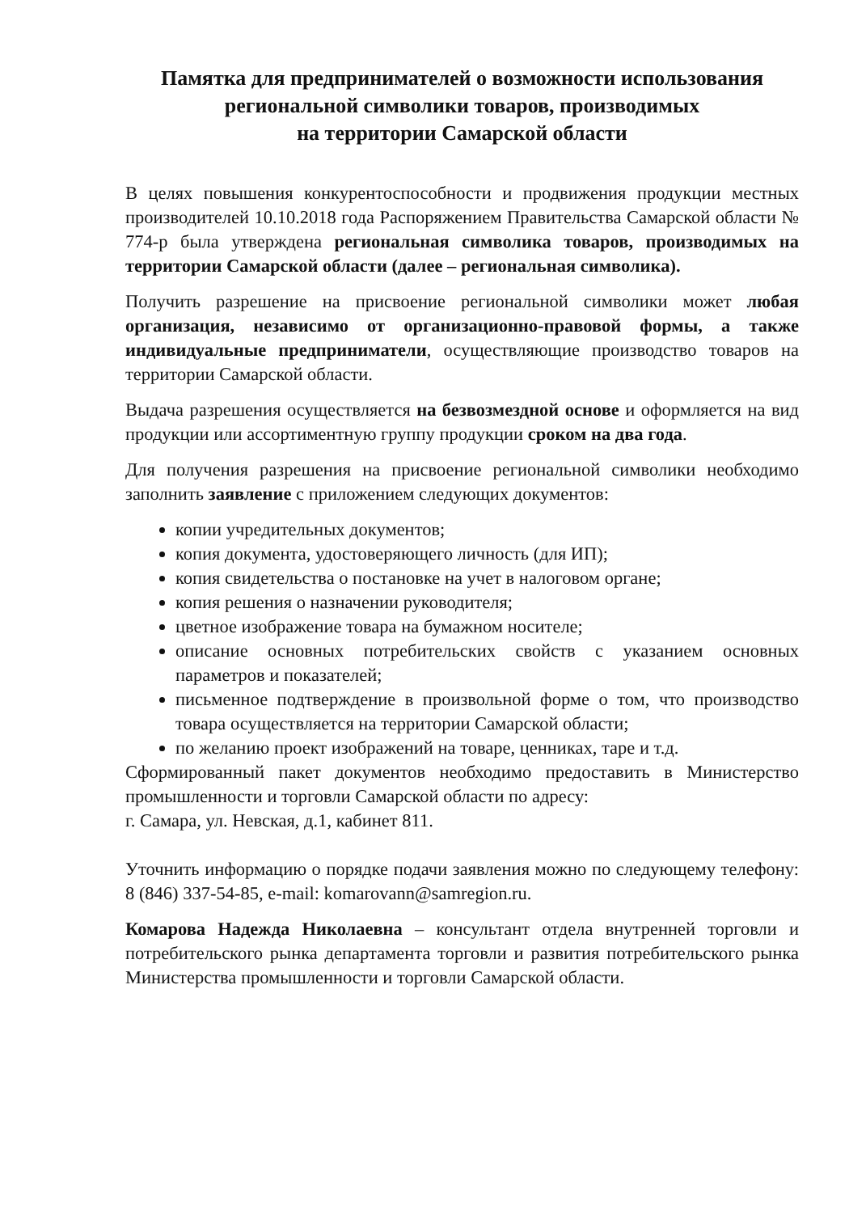Памятка для предпринимателей о возможности использования региональной символики товаров, производимых
на территории Самарской области
В целях повышения конкурентоспособности и продвижения продукции местных производителей 10.10.2018 года Распоряжением Правительства Самарской области № 774-р была утверждена региональная символика товаров, производимых на территории Самарской области (далее – региональная символика).
Получить разрешение на присвоение региональной символики может любая организация, независимо от организационно-правовой формы, а также индивидуальные предприниматели, осуществляющие производство товаров на территории Самарской области.
Выдача разрешения осуществляется на безвозмездной основе и оформляется на вид продукции или ассортиментную группу продукции сроком на два года.
Для получения разрешения на присвоение региональной символики необходимо заполнить заявление с приложением следующих документов:
копии учредительных документов;
копия документа, удостоверяющего личность (для ИП);
копия свидетельства о постановке на учет в налоговом органе;
копия решения о назначении руководителя;
цветное изображение товара на бумажном носителе;
описание основных потребительских свойств с указанием основных параметров и показателей;
письменное подтверждение в произвольной форме о том, что производство товара осуществляется на территории Самарской области;
по желанию проект изображений на товаре, ценниках, таре и т.д.
Сформированный пакет документов необходимо предоставить в Министерство промышленности и торговли Самарской области по адресу:
г. Самара, ул. Невская, д.1, кабинет 811.
Уточнить информацию о порядке подачи заявления можно по следующему телефону: 8 (846) 337-54-85, e-mail: komarovann@samregion.ru.
Комарова Надежда Николаевна – консультант отдела внутренней торговли и потребительского рынка департамента торговли и развития потребительского рынка Министерства промышленности и торговли Самарской области.